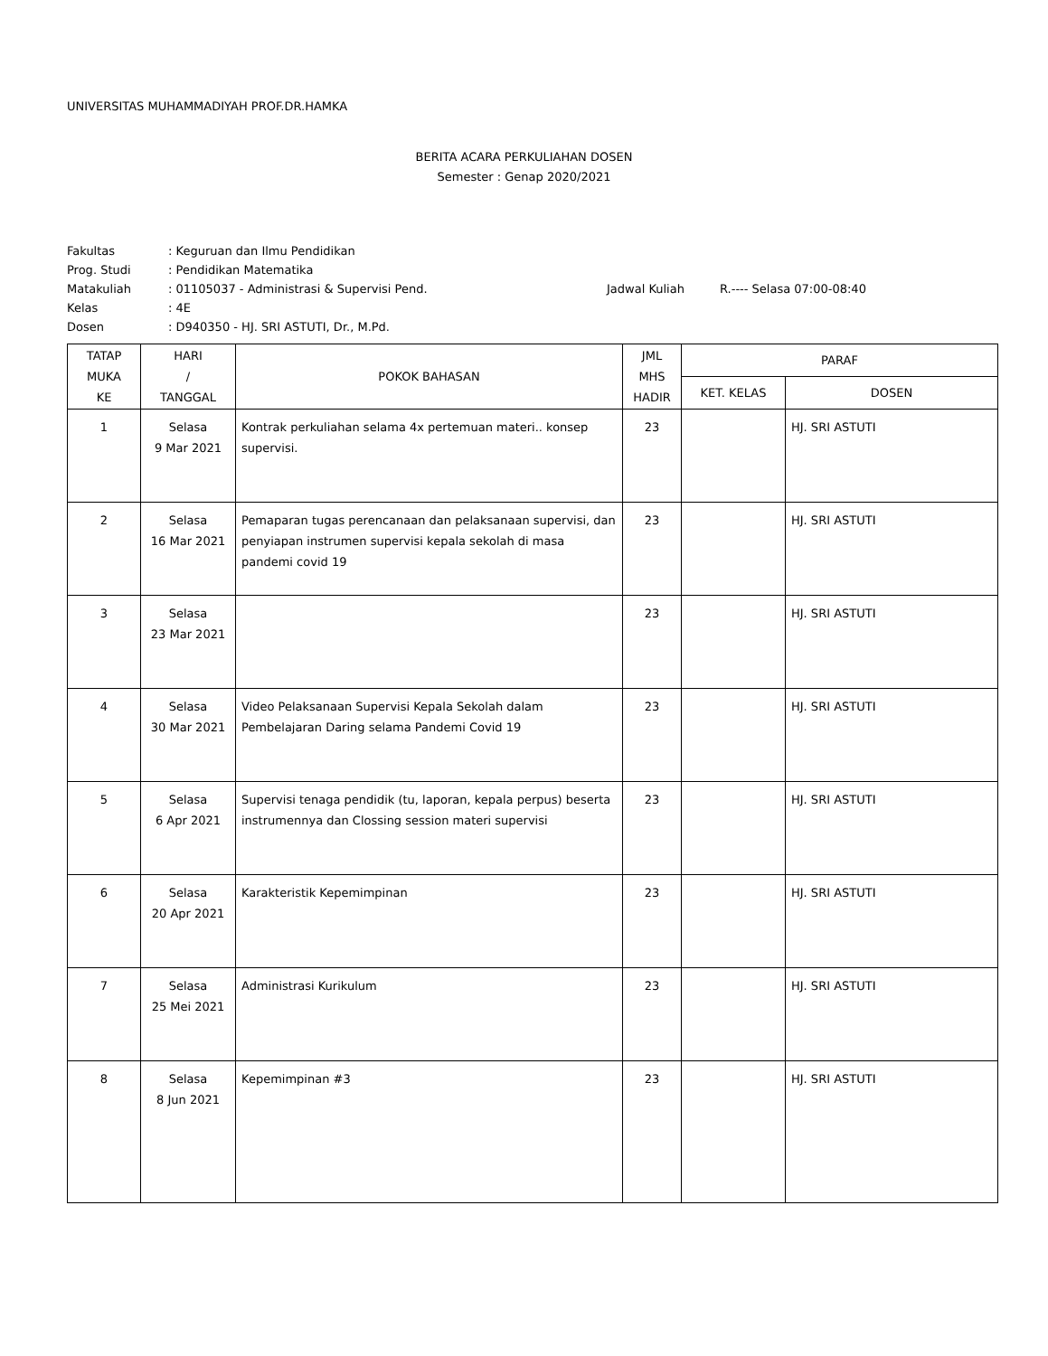UNIVERSITAS MUHAMMADIYAH PROF.DR.HAMKA
BERITA ACARA PERKULIAHAN DOSEN
Semester : Genap 2020/2021
| Fakultas | : Keguruan dan Ilmu Pendidikan | | |
| Prog. Studi | : Pendidikan Matematika | | |
| Matakuliah | : 01105037 - Administrasi & Supervisi Pend. | Jadwal Kuliah | R.---- Selasa 07:00-08:40 |
| Kelas | : 4E | | |
| Dosen | : D940350 - HJ. SRI ASTUTI, Dr., M.Pd. | | |
| TATAP MUKA KE | HARI / TANGGAL | POKOK BAHASAN | JML MHS HADIR | PARAF | |
| --- | --- | --- | --- | --- | --- |
| | | | | KET. KELAS | DOSEN |
| 1 | Selasa 9 Mar 2021 | Kontrak perkuliahan selama 4x pertemuan materi.. konsep supervisi. | 23 | | HJ. SRI ASTUTI |
| 2 | Selasa 16 Mar 2021 | Pemaparan tugas perencanaan dan pelaksanaan supervisi, dan penyiapan instrumen supervisi kepala sekolah di masa pandemi covid 19 | 23 | | HJ. SRI ASTUTI |
| 3 | Selasa 23 Mar 2021 | | 23 | | HJ. SRI ASTUTI |
| 4 | Selasa 30 Mar 2021 | Video Pelaksanaan Supervisi Kepala Sekolah dalam Pembelajaran Daring selama Pandemi Covid 19 | 23 | | HJ. SRI ASTUTI |
| 5 | Selasa 6 Apr 2021 | Supervisi tenaga pendidik (tu, laporan, kepala perpus) beserta instrumennya dan Clossing session materi supervisi | 23 | | HJ. SRI ASTUTI |
| 6 | Selasa 20 Apr 2021 | Karakteristik Kepemimpinan | 23 | | HJ. SRI ASTUTI |
| 7 | Selasa 25 Mei 2021 | Administrasi Kurikulum | 23 | | HJ. SRI ASTUTI |
| 8 | Selasa 8 Jun 2021 | Kepemimpinan #3 | 23 | | HJ. SRI ASTUTI |